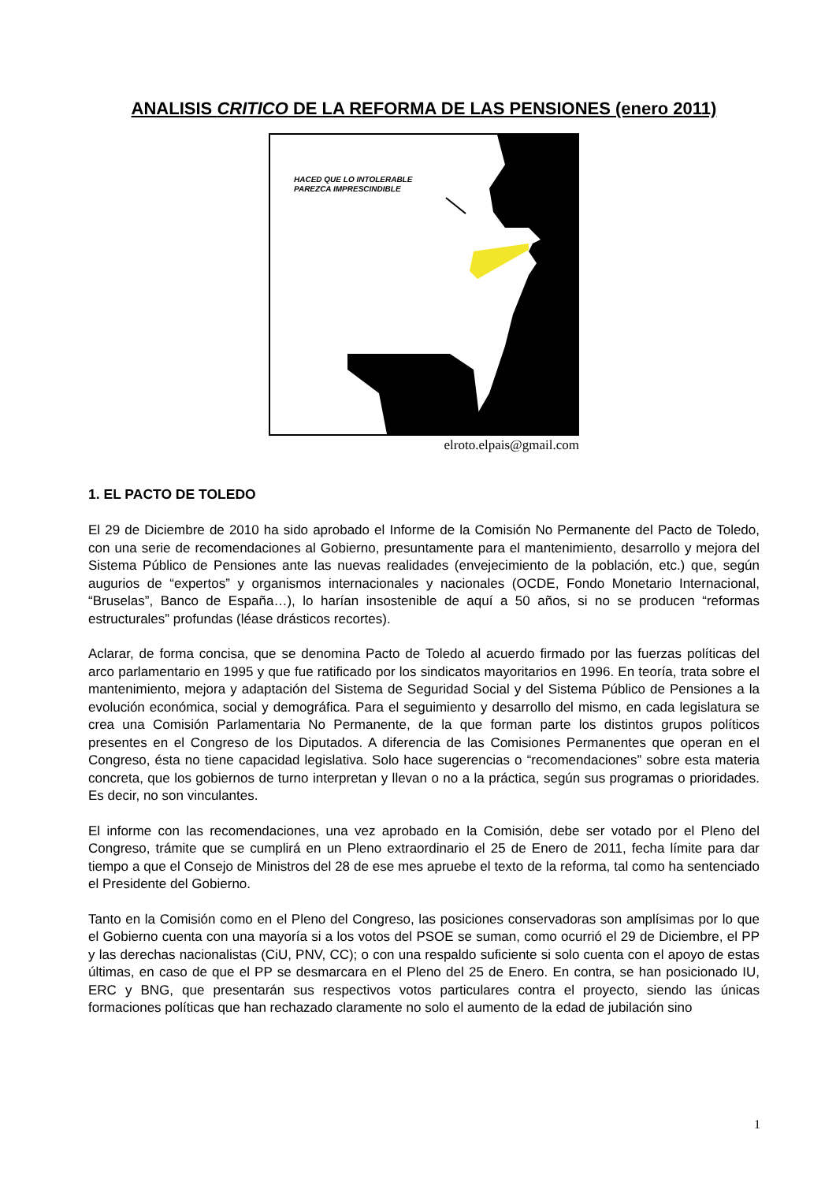ANALISIS CRITICO DE LA REFORMA DE LAS PENSIONES (enero 2011)
HACED QUE LO INTOLERABLE
PAREZCA IMPRESCINDIBLE
elroto.elpais@gmail.com
1. EL PACTO DE TOLEDO
El 29 de Diciembre de 2010 ha sido aprobado el Informe de la Comisión No Permanente del Pacto de Toledo, con una serie de recomendaciones al Gobierno, presuntamente para el mantenimiento, desarrollo y mejora del Sistema Público de Pensiones ante las nuevas realidades (envejecimiento de la población, etc.) que, según augurios de “expertos” y organismos internacionales y nacionales (OCDE, Fondo Monetario Internacional, “Bruselas”, Banco de España…), lo harían insostenible de aquí a 50 años, si no se producen “reformas estructurales” profundas (léase drásticos recortes).
Aclarar, de forma concisa, que se denomina Pacto de Toledo al acuerdo firmado por las fuerzas políticas del arco parlamentario en 1995 y que fue ratificado por los sindicatos mayoritarios en 1996. En teoría, trata sobre el mantenimiento, mejora y adaptación del Sistema de Seguridad Social y del Sistema Público de Pensiones a la evolución económica, social y demográfica. Para el seguimiento y desarrollo del mismo, en cada legislatura se crea una Comisión Parlamentaria No Permanente, de la que forman parte los distintos grupos políticos presentes en el Congreso de los Diputados. A diferencia de las Comisiones Permanentes que operan en el Congreso, ésta no tiene capacidad legislativa. Solo hace sugerencias o “recomendaciones” sobre esta materia concreta, que los gobiernos de turno interpretan y llevan o no a la práctica, según sus programas o prioridades. Es decir, no son vinculantes.
El informe con las recomendaciones, una vez aprobado en la Comisión, debe ser votado por el Pleno del Congreso, trámite que se cumplirá en un Pleno extraordinario el 25 de Enero de 2011, fecha límite para dar tiempo a que el Consejo de Ministros del 28 de ese mes apruebe el texto de la reforma, tal como ha sentenciado el Presidente del Gobierno.
Tanto en la Comisión como en el Pleno del Congreso, las posiciones conservadoras son amplísimas por lo que el Gobierno cuenta con una mayoría si a los votos del PSOE se suman, como ocurrió el 29 de Diciembre, el PP y las derechas nacionalistas (CiU, PNV, CC); o con una respaldo suficiente si solo cuenta con el apoyo de estas últimas, en caso de que el PP se desmarcara en el Pleno del 25 de Enero. En contra, se han posicionado IU, ERC y BNG, que presentarán sus respectivos votos particulares contra el proyecto, siendo las únicas formaciones políticas que han rechazado claramente no solo el aumento de la edad de jubilación sino
1